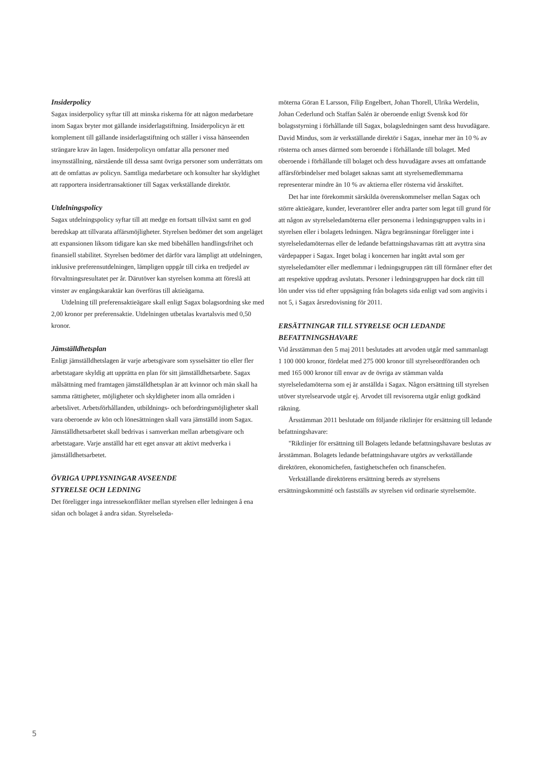Insiderpolicy
Sagax insiderpolicy syftar till att minska riskerna för att någon medarbetare inom Sagax bryter mot gällande insiderlagstiftning. Insiderpolicyn är ett komplement till gällande insiderlagstiftning och ställer i vissa hänseenden strängare krav än lagen. Insiderpolicyn omfattar alla personer med insynsställning, närstående till dessa samt övriga personer som underrättats om att de omfattas av policyn. Samtliga medarbetare och konsulter har skyldighet att rapportera insidertransaktioner till Sagax verkställande direktör.
Utdelningspolicy
Sagax utdelningspolicy syftar till att medge en fortsatt tillväxt samt en god beredskap att tillvarata affärsmöjligheter. Styrelsen bedömer det som angeläget att expansionen liksom tidigare kan ske med bibehållen handlingsfrihet och finansiell stabilitet. Styrelsen bedömer det därför vara lämpligt att utdelningen, inklusive preferensutdelningen, lämpligen uppgår till cirka en tredjedel av förvaltningsresultatet per år. Därutöver kan styrelsen komma att föreslå att vinster av engångskaraktär kan överföras till aktieägarna.
Utdelning till preferensaktieägare skall enligt Sagax bolagsordning ske med 2,00 kronor per preferensaktie. Utdelningen utbetalas kvartalsvis med 0,50 kronor.
Jämställdhetsplan
Enligt jämställdhetslagen är varje arbetsgivare som sysselsätter tio eller fler arbetstagare skyldig att upprätta en plan för sitt jämställdhetsarbete. Sagax målsättning med framtagen jämställdhetsplan är att kvinnor och män skall ha samma rättigheter, möjligheter och skyldigheter inom alla områden i arbetslivet. Arbetsförhållanden, utbildnings- och befordringsmöjligheter skall vara oberoende av kön och lönesättningen skall vara jämställd inom Sagax. Jämställdhetsarbetet skall bedrivas i samverkan mellan arbetsgivare och arbetstagare. Varje anställd har ett eget ansvar att aktivt medverka i jämställdhetsarbetet.
ÖVRIGA UPPLYSNINGAR AVSEENDE
STYRELSE OCH LEDNING
Det föreligger inga intressekonflikter mellan styrelsen eller ledningen å ena sidan och bolaget å andra sidan. Styrelseleda-
möterna Göran E Larsson, Filip Engelbert, Johan Thorell, Ulrika Werdelin, Johan Cederlund och Staffan Salén är oberoende enligt Svensk kod för bolagsstyrning i förhållande till Sagax, bolagsledningen samt dess huvudägare. David Mindus, som är verkställande direktör i Sagax, innehar mer än 10 % av rösterna och anses därmed som beroende i förhållande till bolaget. Med oberoende i förhållande till bolaget och dess huvudägare avses att omfattande affärsförbindelser med bolaget saknas samt att styrelsemedlemmarna representerar mindre än 10 % av aktierna eller rösterna vid årsskiftet.
Det har inte förekommit särskilda överenskommelser mellan Sagax och större aktieägare, kunder, leverantörer eller andra parter som legat till grund för att någon av styrelseledamöterna eller personerna i ledningsgruppen valts in i styrelsen eller i bolagets ledningen. Några begränsningar föreligger inte i styrelseledamöternas eller de ledande befattningshavarnas rätt att avyttra sina värdepapper i Sagax. Inget bolag i koncernen har ingått avtal som ger styrelseledamöter eller medlemmar i ledningsgruppen rätt till förmåner efter det att respektive uppdrag avslutats. Personer i ledningsgruppen har dock rätt till lön under viss tid efter uppsägning från bolagets sida enligt vad som angivits i not 5, i Sagax årsredovisning för 2011.
ERSÄTTNINGAR TILL STYRELSE OCH LEDANDE BEFATTNINGSHAVARE
Vid årsstämman den 5 maj 2011 beslutades att arvoden utgår med sammanlagt 1 100 000 kronor, fördelat med 275 000 kronor till styrelseordföranden och med 165 000 kronor till envar av de övriga av stämman valda styrelseledamöterna som ej är anställda i Sagax. Någon ersättning till styrelsen utöver styrelsearvode utgår ej. Arvodet till revisorerna utgår enligt godkänd räkning.
Årsstämman 2011 beslutade om följande riktlinjer för ersättning till ledande befattningshavare:
"Riktlinjer för ersättning till Bolagets ledande befattningshavare beslutas av årsstämman. Bolagets ledande befattningshavare utgörs av verkställande direktören, ekonomichefen, fastighetschefen och finanschefen.
Verkställande direktörens ersättning bereds av styrelsens ersättningskommitté och fastställs av styrelsen vid ordinarie styrelsemöte.
5